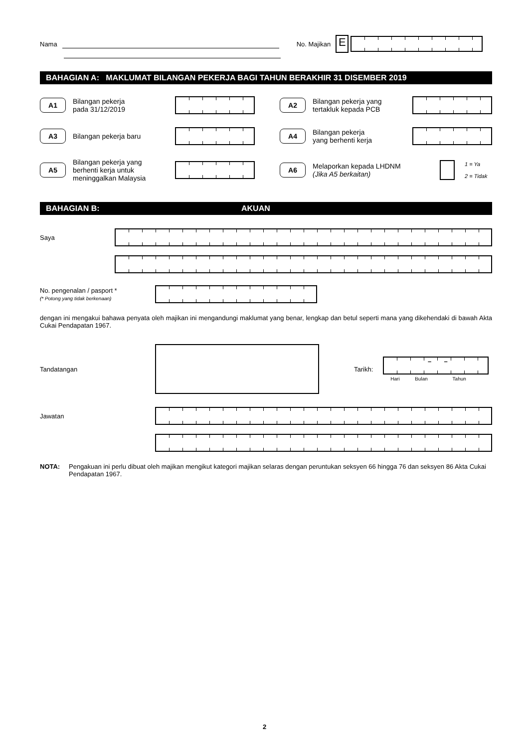Nama No. Majikan E
BAHAGIAN A: MAKLUMAT BILANGAN PEKERJA BAGI TAHUN BERAKHIR 31 DISEMBER 2019
A1 Bilangan pekerja
pada 31/12/2019
A2 Bilangan pekerja yang
tertakluk kepada PCB
A3 Bilangan pekerja baru
A4 Bilangan pekerja
yang berhenti kerja
A5 Bilangan pekerja yang
berhenti kerja untuk
meninggalkan Malaysia
A6 Melaporkan kepada LHDNM
(Jika A5 berkaitan) 1 = Ya
2 = Tidak
BAHAGIAN B: AKUAN
Saya
No. pengenalan / pasport *
(* Potong yang tidak berkenaan)
dengan ini mengakui bahawa penyata oleh majikan ini mengandungi maklumat yang benar, lengkap dan betul seperti mana yang dikehendaki di bawah Akta Cukai Pendapatan 1967.
Tandatangan Tarikh: – –
Hari Bulan Tahun
Jawatan
NOTA: Pengakuan ini perlu dibuat oleh majikan mengikut kategori majikan selaras dengan peruntukan seksyen 66 hingga 76 dan seksyen 86 Akta Cukai Pendapatan 1967.
2